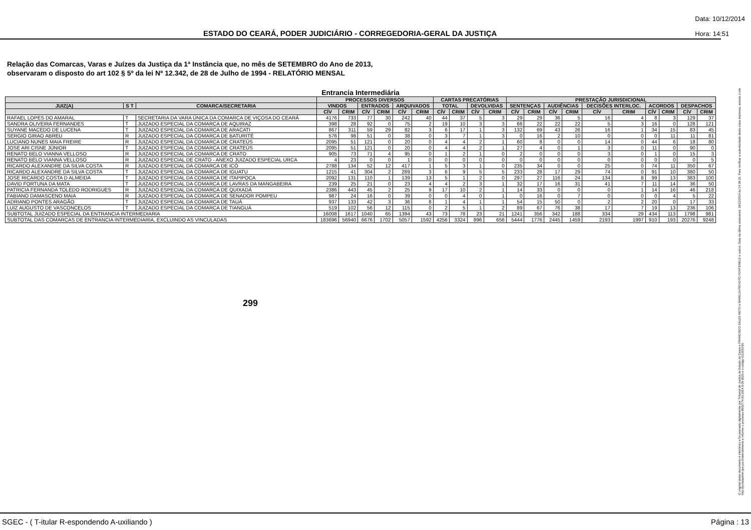ESTADO DO CEARÁ, PODER JUDICIÁRIO - CORREGEDORIA-GERAL DA JUSTIÇA
Data: 10/12/2014
Hora: 14:51
Relação das Comarcas, Varas e Juízes da Justiça da 1ª Instância que, no mês de SETEMBRO do Ano de 2013,
observaram o disposto do art 102 § 5º da lei Nº 12.342, de 28 de Julho de 1994 - RELATÓRIO MENSAL
Entrancia Intermediária
| | | | PROCESSOS DIVERSOS | | | | | | CARTAS PRECATÓRIAS | | | | PRESTAÇÃO JURISDICIONAL | | | | | | | | | |
| --- | --- | --- | --- | --- | --- | --- | --- | --- | --- | --- | --- | --- | --- | --- | --- | --- | --- | --- | --- | --- | --- | --- |
| JUIZ(A) | S T | COMARCA/SECRETARIA | VINDOS | | ENTRADOS | | ARQUIVADOS | | TOTAL | | DEVOLVIDAS | | SENTENÇAS | | AUDIÊNCIAS | | DECISÕES INTERLOC. | | ACORDOS | | DESPACHOS | |
| | | | CÍV | CRIM | CÍV | CRIM | CÍV | CRIM | CÍV | CRIM | CÍV | CRIM | CÍV | CRIM | CÍV | CRIM | CÍV | CRIM | CÍV | CRIM | CÍV | CRIM |
| RAFAEL LOPES DO AMARAL | T | SECRETARIA DA VARA ÚNICA DA COMARCA DE VIÇOSA DO CEARÁ | 4176 | 733 | 77 | 30 | 242 | 40 | 44 | 37 | 5 | 3 | 29 | 29 | 36 | 5 | 16 | 4 | 8 | 3 | 129 | 37 |
| SANDRA OLIVEIRA FERNANDES | T | JUIZADO ESPECIAL DA COMARCA DE AQUIRAZ | 398 | 28 | 92 | 0 | 75 | 2 | 19 | 10 | 3 | 3 | 66 | 22 | 22 | 22 | 5 | 3 | 16 | 0 | 128 | 121 |
| SUYANE MACEDO DE LUCENA | T | JUIZADO ESPECIAL DA COMARCA DE ARACATI | 867 | 311 | 59 | 29 | 82 | 3 | 6 | 17 | 1 | 3 | 132 | 69 | 43 | 26 | 16 | 1 | 34 | 15 | 83 | 45 |
| SERGIO GIRAO ABREU | R | JUIZADO ESPECIAL DA COMARCA DE BATURITÉ | 576 | 98 | 51 | 0 | 38 | 0 | 3 | 7 | 1 | 3 | 0 | 16 | 2 | 10 | 0 | 0 | 0 | 11 | 11 | 81 |
| LUCIANO NUNES MAIA FREIRE | R | JUIZADO ESPECIAL DA COMARCA DE CRATEÚS | 2095 | 51 | 121 | 0 | 20 | 0 | 4 | 4 | 2 | 1 | 60 | 8 | 0 | 0 | 14 | 0 | 44 | 6 | 18 | 80 |
| JOSE ARI CISNE JÚNIOR | T | JUIZADO ESPECIAL DA COMARCA DE CRATEÚS | 2095 | 51 | 121 | 0 | 20 | 0 | 4 | 4 | 2 | 1 | 27 | 4 | 0 | 1 | 3 | 0 | 11 | 0 | 90 | 0 |
| RENATO BELO VIANNA VELLOSO | R | JUIZADO ESPECIAL DA COMARCA DE CRATO | 905 | 73 | 71 | 4 | 95 | 0 | 1 | 2 | 1 | 0 | 2 | 0 | 0 | 0 | 3 | 0 | 1 | 0 | 15 | 3 |
| RENATO BELO VIANNA VELLOSO | R | JUIZADO ESPECIAL DE CRATO - ANEXO JUIZADO ESPECIAL URCA | 4 | 23 | 0 | 0 | 1 | 0 | 0 | 0 | 0 | 0 | 0 | 0 | 0 | 0 | 0 | 0 | 0 | 0 | 0 | 5 |
| RICARDO ALEXANDRE DA SILVA COSTA | R | JUIZADO ESPECIAL DA COMARCA DE ICÓ | 2788 | 134 | 52 | 12 | 417 | 1 | 5 | 3 | 1 | 0 | 235 | 34 | 0 | 0 | 25 | 0 | 74 | 11 | 350 | 67 |
| RICARDO ALEXANDRE DA SILVA COSTA | T | JUIZADO ESPECIAL DA COMARCA DE IGUATU | 1215 | 41 | 304 | 2 | 289 | 3 | 6 | 9 | 5 | 5 | 233 | 28 | 17 | 29 | 74 | 0 | 91 | 10 | 380 | 50 |
| JOSE RICARDO COSTA D ALMEIDA | T | JUIZADO ESPECIAL DA COMARCA DE ITAPIPOCA | 2092 | 131 | 110 | 1 | 139 | 13 | 5 | 1 | 2 | 0 | 297 | 27 | 116 | 24 | 134 | 8 | 99 | 13 | 383 | 100 |
| DAVID FORTUNA DA MATA | T | JUIZADO ESPECIAL DA COMARCA DE LAVRAS DA MANGABEIRA | 239 | 25 | 21 | 0 | 23 | 4 | 4 | 2 | 3 | 1 | 32 | 17 | 16 | 31 | 41 | 7 | 11 | 14 | 36 | 50 |
| PATRICIA FERNANDA TOLEDO RODRIGUES | R | JUIZADO ESPECIAL DA COMARCA DE QUIXADÁ | 2386 | 443 | 45 | 2 | 25 | 9 | 17 | 10 | 2 | 1 | 14 | 33 | 0 | 0 | 0 | 1 | 14 | 16 | 46 | 218 |
| FABIANO DAMASCENO MAIA | R | JUIZADO ESPECIAL DA COMARCA DE SENADOR POMPEU | 987 | 24 | 16 | 0 | 39 | 0 | 0 | 4 | 0 | 1 | 0 | 16 | 0 | 7 | 0 | 0 | 0 | 4 | 5 | 22 |
| ADRIANO PONTES ARAGÃO | T | JUIZADO ESPECIAL DA COMARCA DE TAUÁ | 937 | 133 | 42 | 3 | 36 | 8 | 1 | 4 | 1 | 1 | 54 | 15 | 50 | 0 | 2 | 2 | 20 | 0 | 17 | 33 |
| LUIZ AUGUSTO DE VASCONCELOS | T | JUIZADO ESPECIAL DA COMARCA DE TIANGUÁ | 519 | 102 | 56 | 12 | 115 | 0 | 2 | 5 | 1 | 2 | 89 | 67 | 76 | 38 | 17 | 7 | 19 | 13 | 236 | 106 |
| SUBTOTAL JUIZADO ESPECIAL DA ENTRANCIA INTERMEDIARIA | | | 16008 | 1617 | 1040 | 65 | 1394 | 43 | 73 | 78 | 23 | 21 | 1241 | 356 | 342 | 188 | 334 | 29 | 434 | 113 | 1798 | 981 |
| SUBTOTAL DAS COMARCAS DE ENTRANCIA INTERMEDIARIA, EXCLUINDO AS VINCULADAS | | | 183696 | 56940 | 6676 | 1702 | 5057 | 1592 | 4256 | 3324 | 896 | 656 | 5444 | 1776 | 2445 | 1459 | 2193 | 1997 | 910 | 193 | 20276 | 9248 |
299
O original deste documento é eletrônico e foi assinado digitalmente por Tribunal de Justica do Estado do Ceara e FRANCISCO SALES NETO e MARILZA PEIXOTO FONTENELE e outros. Data da última assinatura: 18/12/2014 às 14:38:15. Para verificar a autenticidade desta cópia impressa, acesse o site http://portaladmin.tjce.jus.br/atendimento e informe o processo 8502774-93.2014.8.06.0026 e o código OZ20SX96.
SGEC - ( T-itular R-espondendo A-uxiliando ) Página : 13